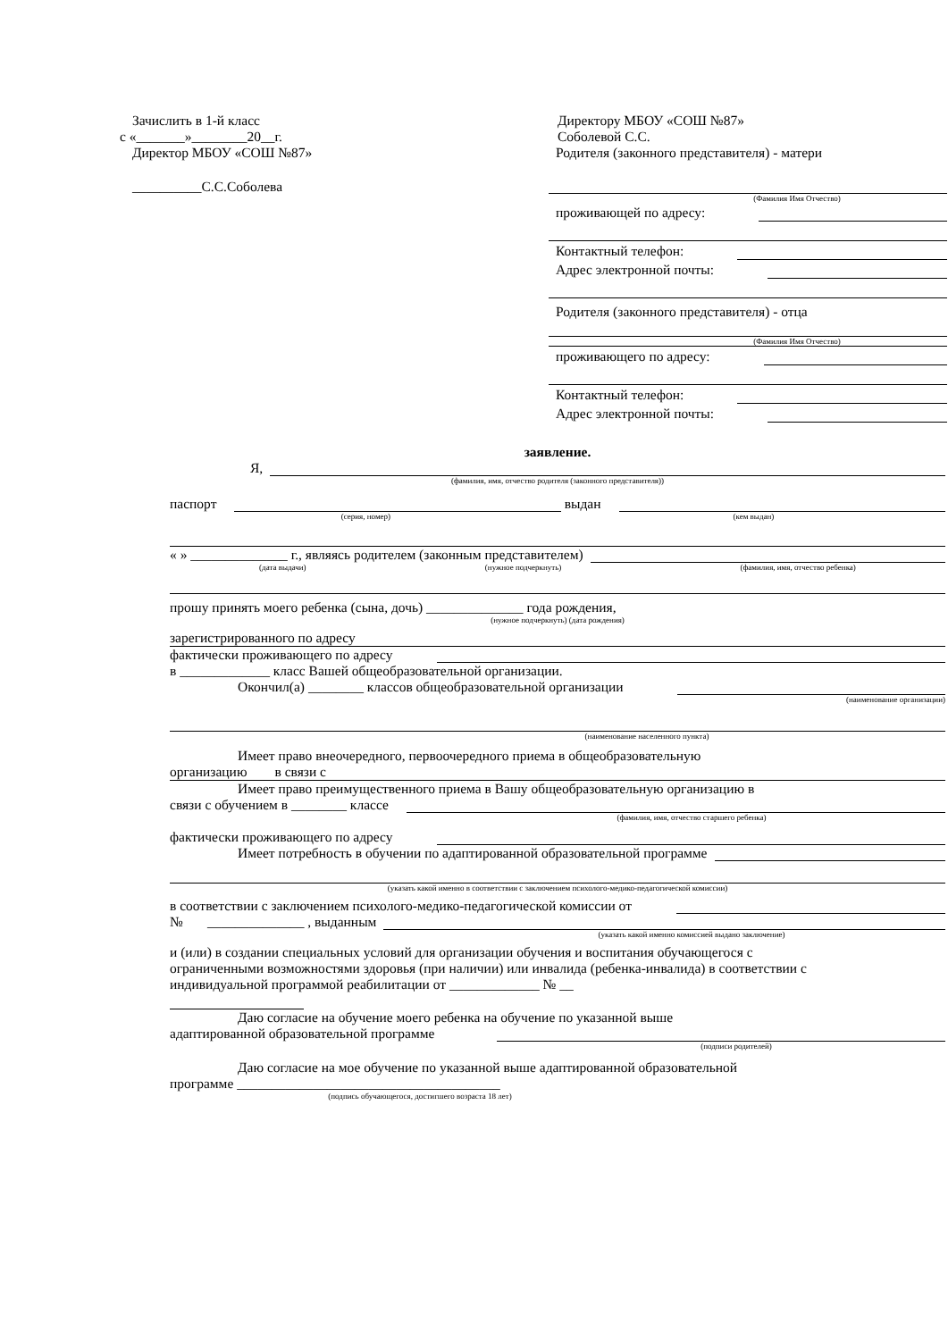Зачислить в 1-й класс
с «_______»________20__г.
Директор МБОУ «СОШ №87»
__________С.С.Соболева
Директору МБОУ «СОШ №87»
Соболевой С.С.
Родителя (законного представителя) - матери
(Фамилия Имя Отчество)
проживающей по адресу:
Контактный телефон:
Адрес электронной почты:
Родителя (законного представителя) - отца
(Фамилия Имя Отчество)
проживающего по адресу:
Контактный телефон:
Адрес электронной почты:
заявление.
Я,
(фамилия, имя, отчество родителя (законного представителя))
паспорт выдан
(серия, номер) (кем выдан)
« » ______________ г., являясь родителем (законным представителем)
(дата выдачи) (нужное подчеркнуть) (фамилия, имя, отчество ребенка)
прошу принять моего ребенка (сына, дочь) ______________ года рождения,
(нужное подчеркнуть) (дата рождения)
зарегистрированного по адресу
фактически проживающего по адресу
в _____________ класс Вашей общеобразовательной организации.
Окончил(а) ________ классов общеобразовательной организации
(наименование организации)
(наименование населенного пункта)
Имеет право внеочередного, первоочередного приема в общеобразовательную
организацию в связи с
Имеет право преимущественного приема в Вашу общеобразовательную организацию в
связи с обучением в ________ классе
(фамилия, имя, отчество старшего ребенка)
фактически проживающего по адресу
Имеет потребность в обучении по адаптированной образовательной программе
(указать какой именно в соответствии с заключением психолого-медико-педагогической комиссии)
в соответствии с заключением психолого-медико-педагогической комиссии от
№ ______________ , выданным
(указать какой именно комиссией выдано заключение)
и (или) в создании специальных условий для организации обучения и воспитания обучающегося с ограниченными возможностями здоровья (при наличии) или инвалида (ребенка-инвалида) в соответствии с индивидуальной программой реабилитации от _____________ № __
Даю согласие на обучение моего ребенка на обучение по указанной выше
адаптированной образовательной программе
(подписи родителей)
Даю согласие на мое обучение по указанной выше адаптированной образовательной
программе ______________________________________
(подпись обучающегося, достигшего возраста 18 лет)